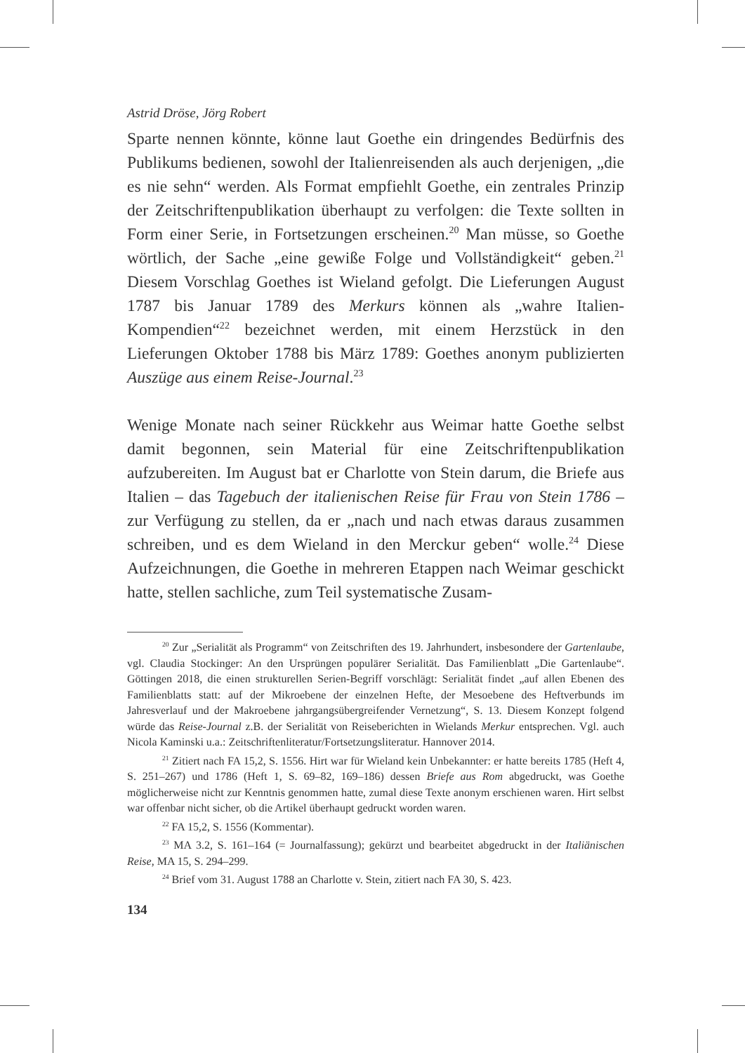Astrid Dröse, Jörg Robert
Sparte nennen könnte, könne laut Goethe ein dringendes Bedürfnis des Publikums bedienen, sowohl der Italienreisenden als auch derjenigen, „die es nie sehn“ werden. Als Format empfiehlt Goethe, ein zentrales Prinzip der Zeitschriftenpublikation überhaupt zu verfolgen: die Texte sollten in Form einer Serie, in Fortsetzungen erscheinen.<sup>20</sup> Man müsse, so Goethe wörtlich, der Sache „eine gewiße Folge und Vollständigkeit“ geben.<sup>21</sup> Diesem Vorschlag Goethes ist Wieland gefolgt. Die Lieferungen August 1787 bis Januar 1789 des Merkurs können als „wahre Italien-Kompendien“<sup>22</sup> bezeichnet werden, mit einem Herzstück in den Lieferungen Oktober 1788 bis März 1789: Goethes anonym publizierten Auszüge aus einem Reise-Journal.<sup>23</sup>
Wenige Monate nach seiner Rückkehr aus Weimar hatte Goethe selbst damit begonnen, sein Material für eine Zeitschriftenpublikation aufzubereiten. Im August bat er Charlotte von Stein darum, die Briefe aus Italien – das Tagebuch der italienischen Reise für Frau von Stein 1786 – zur Verfügung zu stellen, da er „nach und nach etwas daraus zusammen schreiben, und es dem Wieland in den Merckur geben“ wolle.<sup>24</sup> Diese Aufzeichnungen, die Goethe in mehreren Etappen nach Weimar geschickt hatte, stellen sachliche, zum Teil systematische Zusam-
<sup>20</sup> Zur „Serialität als Programm“ von Zeitschriften des 19. Jahrhundert, insbesondere der Gartenlaube, vgl. Claudia Stockinger: An den Ursprüngen populärer Serialität. Das Familienblatt „Die Gartenlaube“. Göttingen 2018, die einen strukturellen Serien-Begriff vorschlägt: Serialität findet „auf allen Ebenen des Familienblatts statt: auf der Mikroebene der einzelnen Hefte, der Mesoebene des Heftverbunds im Jahresverlauf und der Makroebene jahrgangsübergreifender Vernetzung“, S. 13. Diesem Konzept folgend würde das Reise-Journal z.B. der Serialität von Reiseberichten in Wielands Merkur entsprechen. Vgl. auch Nicola Kaminski u.a.: Zeitschriftenliteratur/Fortsetzungsliteratur. Hannover 2014.
<sup>21</sup> Zitiert nach FA 15,2, S. 1556. Hirt war für Wieland kein Unbekannter: er hatte bereits 1785 (Heft 4, S. 251–267) und 1786 (Heft 1, S. 69–82, 169–186) dessen Briefe aus Rom abgedruckt, was Goethe möglicherweise nicht zur Kenntnis genommen hatte, zumal diese Texte anonym erschienen waren. Hirt selbst war offenbar nicht sicher, ob die Artikel überhaupt gedruckt worden waren.
<sup>22</sup> FA 15,2, S. 1556 (Kommentar).
<sup>23</sup> MA 3.2, S. 161–164 (= Journalfassung); gekürzt und bearbeitet abgedruckt in der Italiänischen Reise, MA 15, S. 294–299.
<sup>24</sup> Brief vom 31. August 1788 an Charlotte v. Stein, zitiert nach FA 30, S. 423.
134